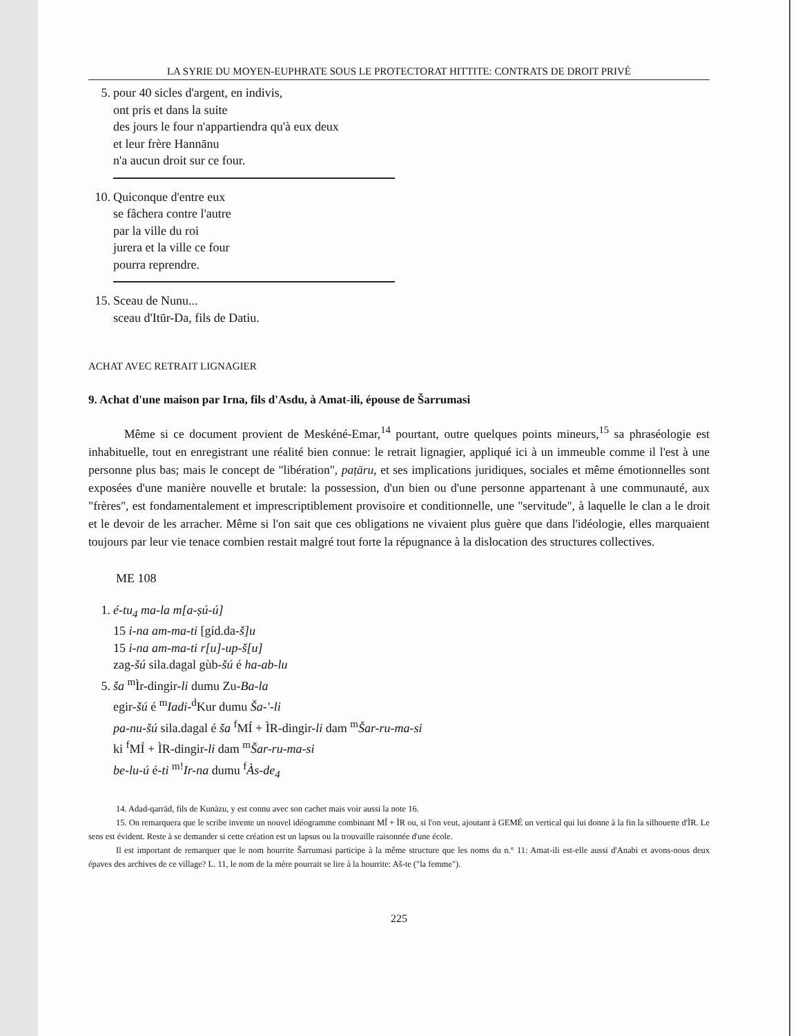LA SYRIE DU MOYEN-EUPHRATE SOUS LE PROTECTORAT HITTITE: CONTRATS DE DROIT PRIVÉ
5. pour 40 sicles d'argent, en indivis,
ont pris et dans la suite
des jours le four n'appartiendra qu'à eux deux
et leur frère Hannānu
n'a aucun droit sur ce four.
10. Quiconque d'entre eux
se fâchera contre l'autre
par la ville du roi
jurera et la ville ce four
pourra reprendre.
15. Sceau de Nunu...
sceau d'Itūr-Da, fils de Datiu.
ACHAT AVEC RETRAIT LIGNAGIER
9. Achat d'une maison par Irna, fils d'Asdu, à Amat-ili, épouse de Šarrumasi
Même si ce document provient de Meskéné-Emar,<sup>14</sup> pourtant, outre quelques points mineurs,<sup>15</sup> sa phraséologie est inhabituelle, tout en enregistrant une réalité bien connue: le retrait lignagier, appliqué ici à un immeuble comme il l'est à une personne plus bas; mais le concept de "libération", paṭāru, et ses implications juridiques, sociales et même émotionnelles sont exposées d'une manière nouvelle et brutale: la possession, d'un bien ou d'une personne appartenant à une communauté, aux "frères", est fondamentalement et imprescriptiblement provisoire et conditionnelle, une "servitude", à laquelle le clan a le droit et le devoir de les arracher. Même si l'on sait que ces obligations ne vivaient plus guère que dans l'idéologie, elles marquaient toujours par leur vie tenace combien restait malgré tout forte la répugnance à la dislocation des structures collectives.
ME 108
1. é-tu<sub>4</sub> ma-la m[a-ṣú-ú]
15 i-na am-ma-ti [gíd.da-š]u
15 i-na am-ma-ti r[u]-up-š[u]
zag-šú sila.dagal gùb-šú é ha-ab-lu
5. ša <sup>m</sup>Ìr-dingir-li dumu Zu-Ba-la
egir-šú é <sup>m</sup>Iadi-<sup>d</sup>Kur dumu Ša-'-li
pa-nu-šú sila.dagal é ša <sup>f</sup>MÍ + ÌR-dingir-li dam <sup>m</sup>Šar-ru-ma-si
ki <sup>f</sup>MÍ + ÌR-dingir-li dam <sup>m</sup>Šar-ru-ma-si
be-lu-ú é-ti <sup>m!</sup>Ir-na dumu <sup>f</sup>Às-de<sub>4</sub>
14. Adad-qarrād, fils de Kunāzu, y est connu avec son cachet mais voir aussi la note 16.
15. On remarquera que le scribe invente un nouvel idéogramme combinant MÍ + ÌR ou, si l'on veut, ajoutant à GEMÉ un vertical qui lui donne à la fin la silhouette d'ÌR. Le sens est évident. Reste à se demander si cette création est un lapsus ou la trouvaille raisonnée d'une école.
Il est important de remarquer que le nom hourrite Šarrumasi participe à la même structure que les noms du n.° 11: Amat-ili est-elle aussi d'Anabi et avons-nous deux épaves des archives de ce village? L. 11, le nom de la mère pourrait se lire à la hourrite: Aš-te ("la femme").
225